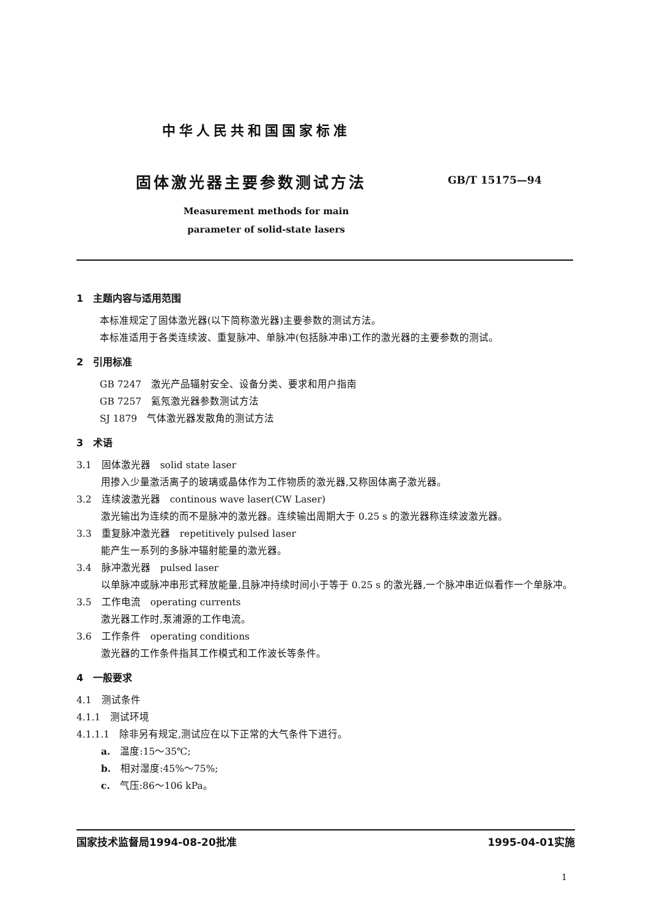中华人民共和国国家标准
固体激光器主要参数测试方法 GB/T 15175—94
Measurement methods for main
parameter of solid-state lasers
1　主题内容与适用范围
本标准规定了固体激光器(以下简称激光器)主要参数的测试方法。
本标准适用于各类连续波、重复脉冲、单脉冲(包括脉冲串)工作的激光器的主要参数的测试。
2　引用标准
GB 7247　激光产品辐射安全、设备分类、要求和用户指南
GB 7257　氦氖激光器参数测试方法
SJ 1879　气体激光器发散角的测试方法
3　术语
3.1　固体激光器　solid state laser
用掺入少量激活离子的玻璃或晶体作为工作物质的激光器,又称固体离子激光器。
3.2　连续波激光器　continous wave laser(CW Laser)
激光输出为连续的而不是脉冲的激光器。连续输出周期大于 0.25 s 的激光器称连续波激光器。
3.3　重复脉冲激光器　repetitively pulsed laser
能产生一系列的多脉冲辐射能量的激光器。
3.4　脉冲激光器　pulsed laser
以单脉冲或脉冲串形式释放能量,且脉冲持续时间小于等于 0.25 s 的激光器,一个脉冲串近似看作一个单脉冲。
3.5　工作电流　operating currents
激光器工作时,泵浦源的工作电流。
3.6　工作条件　operating conditions
激光器的工作条件指其工作模式和工作波长等条件。
4　一般要求
4.1　测试条件
4.1.1　测试环境
4.1.1.1　除非另有规定,测试应在以下正常的大气条件下进行。
a.　温度:15～35℃;
b.　相对湿度:45%～75%;
c.　气压:86～106 kPa。
国家技术监督局1994-08-20批准 1995-04-01实施
1